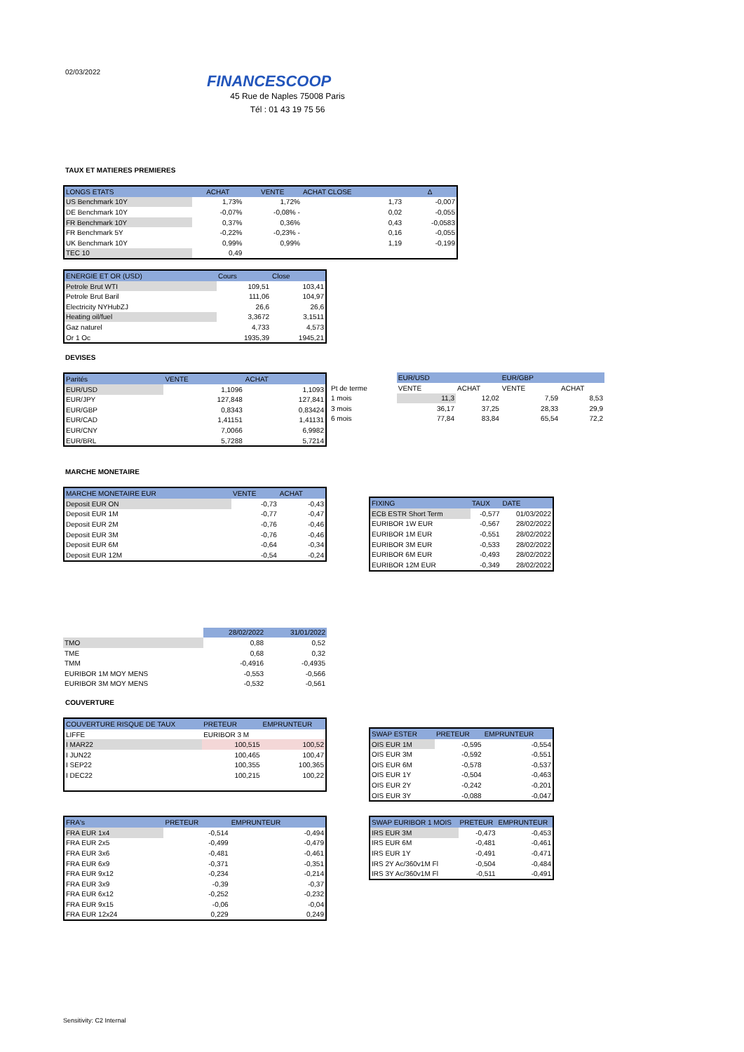02/03/2022
FINANCESCOOP
45 Rue de Naples 75008 Paris
Tél : 01 43 19 75 56
TAUX ET MATIERES PREMIERES
| LONGS ETATS | ACHAT | VENTE | ACHAT CLOSE | Δ |
| --- | --- | --- | --- | --- |
| US Benchmark 10Y | 1,73% | 1,72% | 1,73 | -0,007 |
| DE Benchmark 10Y | -0,07% | -0,08% - | 0,02 | -0,055 |
| FR Benchmark 10Y | 0,37% | 0,36% | 0,43 | -0,0583 |
| FR Benchmark 5Y | -0,22% | -0,23% - | 0,16 | -0,055 |
| UK Benchmark 10Y | 0,99% | 0,99% | 1,19 | -0,199 |
| TEC 10 | 0,49 | | | |
| ENERGIE ET OR (USD) | Cours | Close |
| --- | --- | --- |
| Petrole Brut WTI | 109,51 | 103,41 |
| Petrole Brut Baril | 111,06 | 104,97 |
| Electricity NYHubZJ | 26,6 | 26,6 |
| Heating oil/fuel | 3,3672 | 3,1511 |
| Gaz naturel | 4,733 | 4,573 |
| Or 1 Oc | 1935,39 | 1945,21 |
DEVISES
| Parités | VENTE | ACHAT |
| --- | --- | --- |
| EUR/USD | 1,1096 | 1,1093 |
| EUR/JPY | 127,848 | 127,841 |
| EUR/GBP | 0,8343 | 0,83424 |
| EUR/CAD | 1,41151 | 1,41131 |
| EUR/CNY | 7,0066 | 6,9982 |
| EUR/BRL | 5,7288 | 5,7214 |
| | EUR/USD | | EUR/GBP | |
| Pt de terme | VENTE | ACHAT | VENTE | ACHAT |
| 1 mois | 11,3 | 12,02 | 7,59 | 8,53 |
| 3 mois | 36,17 | 37,25 | 28,33 | 29,9 |
| 6 mois | 77,84 | 83,84 | 65,54 | 72,2 |
MARCHE MONETAIRE
| MARCHE MONETAIRE EUR | VENTE | ACHAT |
| --- | --- | --- |
| Deposit EUR ON | -0,73 | -0,43 |
| Deposit EUR 1M | -0,77 | -0,47 |
| Deposit EUR 2M | -0,76 | -0,46 |
| Deposit EUR 3M | -0,76 | -0,46 |
| Deposit EUR 6M | -0,64 | -0,34 |
| Deposit EUR 12M | -0,54 | -0,24 |
| FIXING | TAUX | DATE |
| --- | --- | --- |
| ECB ESTR Short Term | -0,577 | 01/03/2022 |
| EURIBOR 1W EUR | -0,567 | 28/02/2022 |
| EURIBOR 1M EUR | -0,551 | 28/02/2022 |
| EURIBOR 3M EUR | -0,533 | 28/02/2022 |
| EURIBOR 6M EUR | -0,493 | 28/02/2022 |
| EURIBOR 12M EUR | -0,349 | 28/02/2022 |
| | 28/02/2022 | 31/01/2022 |
| TMO | 0,88 | 0,52 |
| TME | 0,68 | 0,32 |
| TMM | -0,4916 | -0,4935 |
| EURIBOR 1M MOY MENS | -0,553 | -0,566 |
| EURIBOR 3M MOY MENS | -0,532 | -0,561 |
COUVERTURE
| COUVERTURE RISQUE DE TAUX | PRETEUR | EMPRUNTEUR |
| --- | --- | --- |
| LIFFE | EURIBOR 3 M | |
| I MAR22 | 100,515 | 100,52 |
| I JUN22 | 100,465 | 100,47 |
| I SEP22 | 100,355 | 100,365 |
| I DEC22 | 100,215 | 100,22 |
| SWAP ESTER | PRETEUR | EMPRUNTEUR |
| --- | --- | --- |
| OIS EUR 1M | -0,595 | -0,554 |
| OIS EUR 3M | -0,592 | -0,551 |
| OIS EUR 6M | -0,578 | -0,537 |
| OIS EUR 1Y | -0,504 | -0,463 |
| OIS EUR 2Y | -0,242 | -0,201 |
| OIS EUR 3Y | -0,088 | -0,047 |
| FRA's | PRETEUR | EMPRUNTEUR |
| --- | --- | --- |
| FRA EUR 1x4 | -0,514 | -0,494 |
| FRA EUR 2x5 | -0,499 | -0,479 |
| FRA EUR 3x6 | -0,481 | -0,461 |
| FRA EUR 6x9 | -0,371 | -0,351 |
| FRA EUR 9x12 | -0,234 | -0,214 |
| FRA EUR 3x9 | -0,39 | -0,37 |
| FRA EUR 6x12 | -0,252 | -0,232 |
| FRA EUR 9x15 | -0,06 | -0,04 |
| FRA EUR 12x24 | 0,229 | 0,249 |
| SWAP EURIBOR 1 MOIS | PRETEUR | EMPRUNTEUR |
| --- | --- | --- |
| IRS EUR 3M | -0,473 | -0,453 |
| IRS EUR 6M | -0,481 | -0,461 |
| IRS EUR 1Y | -0,491 | -0,471 |
| IRS 2Y Ac/360v1M Fl | -0,504 | -0,484 |
| IRS 3Y Ac/360v1M Fl | -0,511 | -0,491 |
Sensitivity: C2 Internal